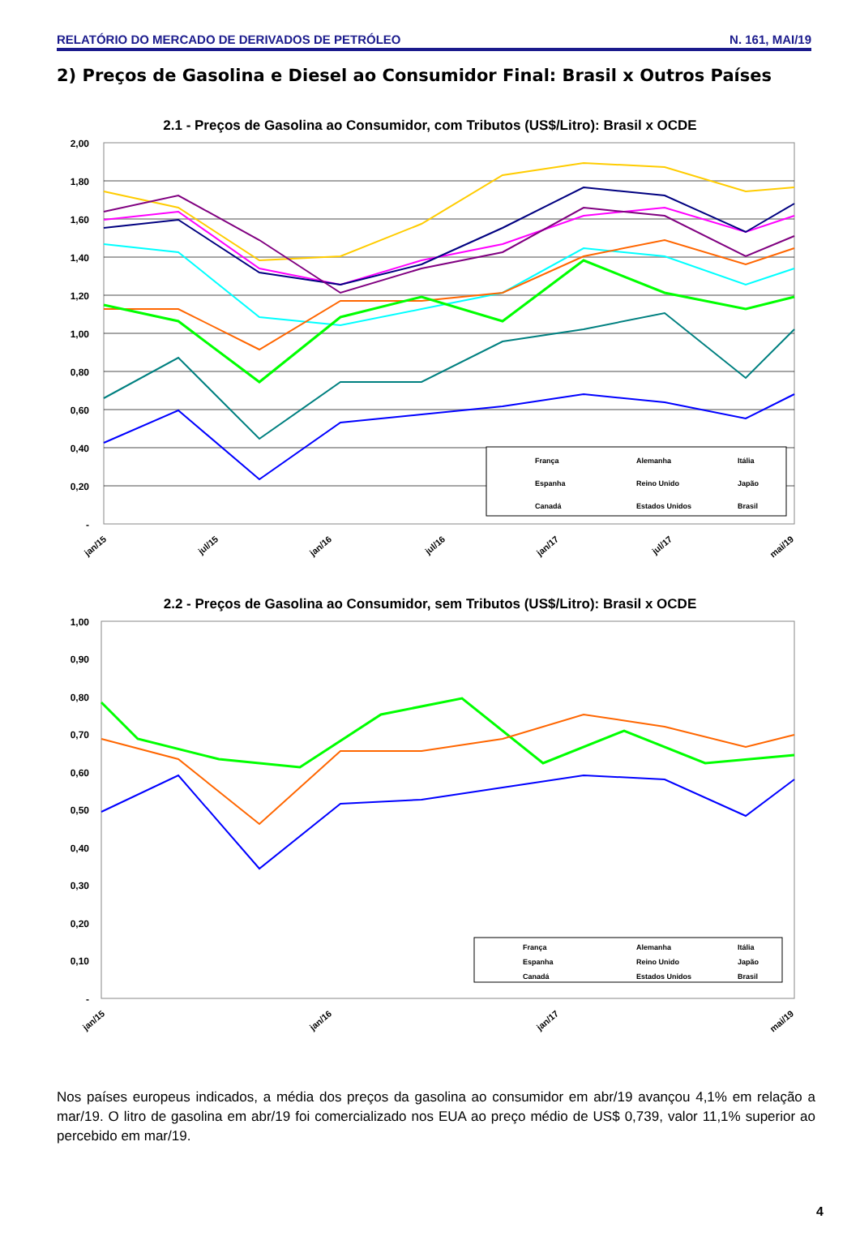RELATÓRIO DO MERCADO DE DERIVADOS DE PETRÓLEO N. 161, MAI/19
2) Preços de Gasolina e Diesel ao Consumidor Final: Brasil x Outros Países
2.1 - Preços de Gasolina ao Consumidor, com Tributos (US$/Litro): Brasil x OCDE
2,00
1,80
1,60
1,40
1,20
1,00
0,80
0,60
0,40
0,20
-
França
Alemanha
Itália
Espanha
Reino Unido
Japão
Canadá
Estados Unidos
Brasil
jan/15
jul/15
jan/16
jul/16
jan/17
jul/17
mai/19
2.2 - Preços de Gasolina ao Consumidor, sem Tributos (US$/Litro): Brasil x OCDE
1,00
0,90
0,80
0,70
0,60
0,50
0,40
0,30
0,20
0,10
-
França
Alemanha
Itália
Espanha
Reino Unido
Japão
Canadá
Estados Unidos
Brasil
jan/15
jan/16
jan/17
mai/19
Nos países europeus indicados, a média dos preços da gasolina ao consumidor em abr/19 avançou 4,1% em relação a mar/19. O litro de gasolina em abr/19 foi comercializado nos EUA ao preço médio de US$ 0,739, valor 11,1% superior ao percebido em mar/19.
4